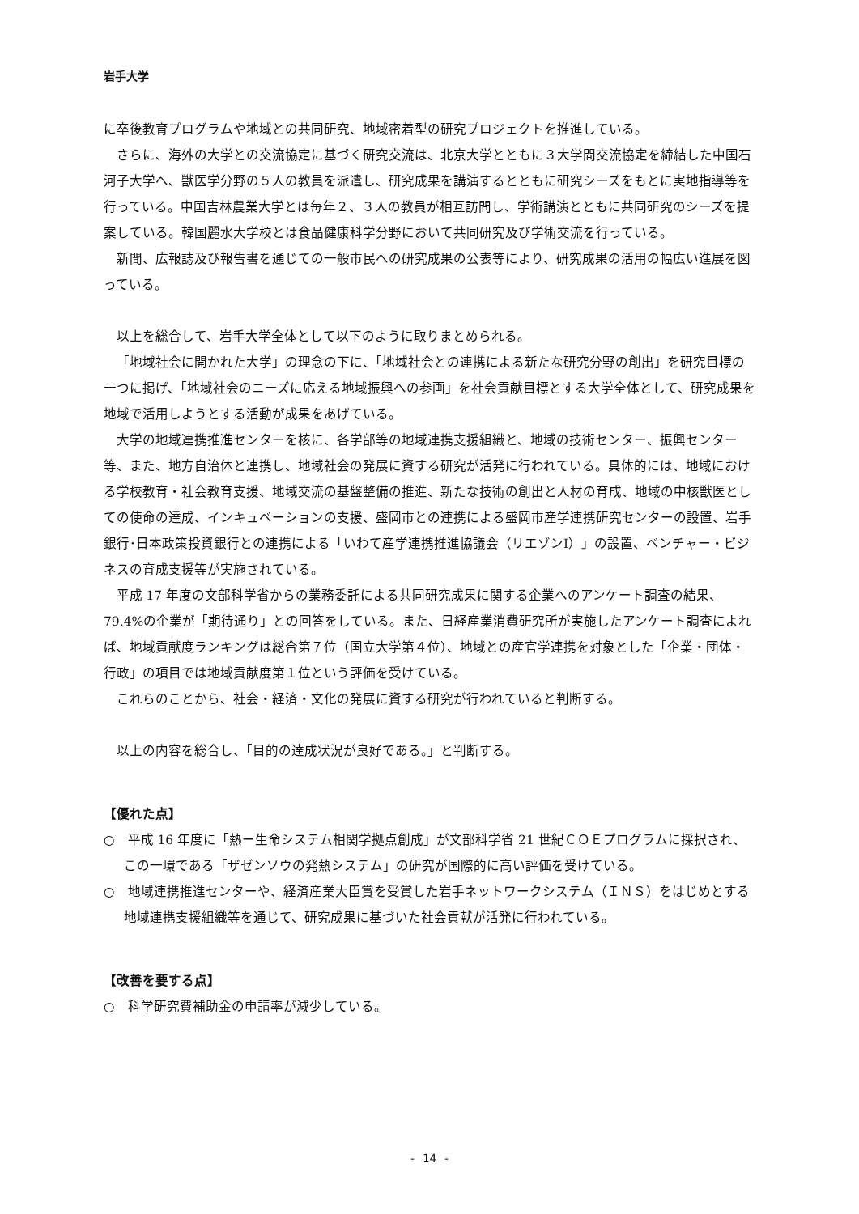岩手大学
に卒後教育プログラムや地域との共同研究、地域密着型の研究プロジェクトを推進している。
さらに、海外の大学との交流協定に基づく研究交流は、北京大学とともに３大学間交流協定を締結した中国石河子大学へ、獣医学分野の５人の教員を派遣し、研究成果を講演するとともに研究シーズをもとに実地指導等を行っている。中国吉林農業大学とは毎年２、３人の教員が相互訪問し、学術講演とともに共同研究のシーズを提案している。韓国麗水大学校とは食品健康科学分野において共同研究及び学術交流を行っている。
新聞、広報誌及び報告書を通じての一般市民への研究成果の公表等により、研究成果の活用の幅広い進展を図っている。
以上を総合して、岩手大学全体として以下のように取りまとめられる。
「地域社会に開かれた大学」の理念の下に、「地域社会との連携による新たな研究分野の創出」を研究目標の一つに掲げ、「地域社会のニーズに応える地域振興への参画」を社会貢献目標とする大学全体として、研究成果を地域で活用しようとする活動が成果をあげている。
大学の地域連携推進センターを核に、各学部等の地域連携支援組織と、地域の技術センター、振興センター等、また、地方自治体と連携し、地域社会の発展に資する研究が活発に行われている。具体的には、地域における学校教育・社会教育支援、地域交流の基盤整備の推進、新たな技術の創出と人材の育成、地域の中核獣医としての使命の達成、インキュベーションの支援、盛岡市との連携による盛岡市産学連携研究センターの設置、岩手銀行･日本政策投資銀行との連携による「いわて産学連携推進協議会（リエゾンⅠ）」の設置、ベンチャー・ビジネスの育成支援等が実施されている。
平成 17 年度の文部科学省からの業務委託による共同研究成果に関する企業へのアンケート調査の結果、79.4%の企業が「期待通り」との回答をしている。また、日経産業消費研究所が実施したアンケート調査によれば、地域貢献度ランキングは総合第７位（国立大学第４位）、地域との産官学連携を対象とした「企業・団体・行政」の項目では地域貢献度第１位という評価を受けている。
これらのことから、社会・経済・文化の発展に資する研究が行われていると判断する。
以上の内容を総合し、「目的の達成状況が良好である。」と判断する。
【優れた点】
○　平成 16 年度に「熱ー生命システム相関学拠点創成」が文部科学省 21 世紀ＣＯＥプログラムに採択され、この一環である「ザゼンソウの発熱システム」の研究が国際的に高い評価を受けている。
○　地域連携推進センターや、経済産業大臣賞を受賞した岩手ネットワークシステム（ＩＮＳ）をはじめとする地域連携支援組織等を通じて、研究成果に基づいた社会貢献が活発に行われている。
【改善を要する点】
○　科学研究費補助金の申請率が減少している。
- 14 -